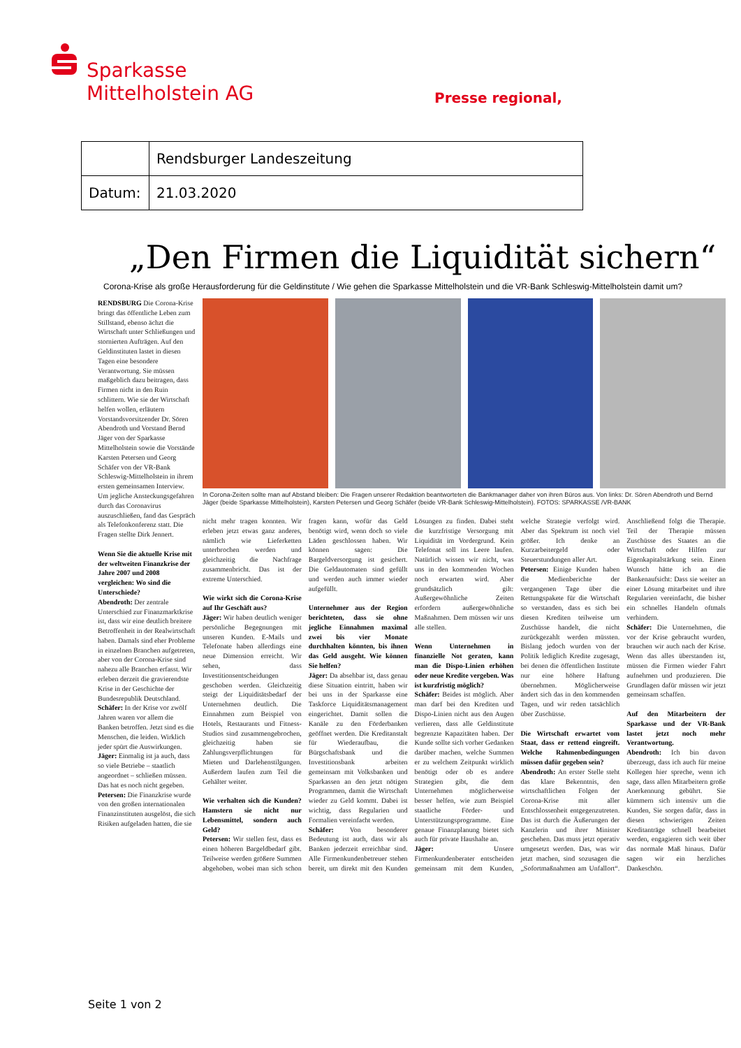Sparkasse
Mittelholstein AG
Presse regional,
| | Rendsburger Landeszeitung |
| Datum: | 21.03.2020 |
„Den Firmen die Liquidität sichern“
Corona-Krise als große Herausforderung für die Geldinstitute / Wie gehen die Sparkasse Mittelholstein und die VR-Bank Schleswig-Mittelholstein damit um?
RENDSBURG Die Corona-Krise bringt das öffentliche Leben zum Stillstand, ebenso ächzt die Wirtschaft unter Schließungen und stornierten Aufträgen. Auf den Geldinstituten lastet in diesen Tagen eine besondere Verantwortung. Sie müssen maßgeblich dazu beitragen, dass Firmen nicht in den Ruin schlittern. Wie sie der Wirtschaft helfen wollen, erläutern Vorstandsvorsitzender Dr. Sören Abendroth und Vorstand Bernd Jäger von der Sparkasse Mittelholstein sowie die Vorstände Karsten Petersen und Georg Schäfer von der VR-Bank Schleswig-Mittelholstein in ihrem ersten gemeinsamen Interview. Um jegliche Ansteckungsgefahren durch das Coronavirus auszuschließen, fand das Gespräch als Telefonkonferenz statt. Die Fragen stellte Dirk Jennert.
Wenn Sie die aktuelle Krise mit der weltweiten Finanzkrise der Jahre 2007 und 2008 vergleichen: Wo sind die Unterschiede?
Abendroth: Der zentrale Unterschied zur Finanzmarktkrise ist, dass wir eine deutlich breitere Betroffenheit in der Realwirtschaft haben. Damals sind eher Probleme in einzelnen Branchen aufgetreten, aber von der Corona-Krise sind nahezu alle Branchen erfasst. Wir erleben derzeit die gravierendste Krise in der Geschichte der Bundesrepublik Deutschland.
Schäfer: In der Krise vor zwölf Jahren waren vor allem die Banken betroffen. Jetzt sind es die Menschen, die leiden. Wirklich jeder spürt die Auswirkungen.
Jäger: Einmalig ist ja auch, dass so viele Betriebe – staatlich angeordnet – schließen müssen. Das hat es noch nicht gegeben.
Petersen: Die Finanzkrise wurde von den großen internationalen Finanzinstituten ausgelöst, die sich Risiken aufgeladen hatten, die sie
In Corona-Zeiten sollte man auf Abstand bleiben: Die Fragen unserer Redaktion beantworteten die Bankmanager daher von ihren Büros aus. Von links: Dr. Sören Abendroth und Bernd Jäger (beide Sparkasse Mittelholstein), Karsten Petersen und Georg Schäfer (beide VR-Bank Schleswig-Mittelholstein). FOTOS: SPARKASSE /VR-BANK
nicht mehr tragen konnten. Wir erleben jetzt etwas ganz anderes, nämlich wie Lieferketten unterbrochen werden und gleichzeitig die Nachfrage zusammenbricht. Das ist der extreme Unterschied.
Wie wirkt sich die Corona-Krise auf Ihr Geschäft aus?
Jäger: Wir haben deutlich weniger persönliche Begegnungen mit unseren Kunden. E-Mails und Telefonate haben allerdings eine neue Dimension erreicht. Wir sehen, dass Investitionsentscheidungen geschoben werden. Gleichzeitig steigt der Liquiditätsbedarf der Unternehmen deutlich. Die Einnahmen zum Beispiel von Hotels, Restaurants und Fitness-Studios sind zusammengebrochen, gleichzeitig haben sie Zahlungsverpflichtungen für Mieten und Darlehenstilgungen. Außerdem laufen zum Teil die Gehälter weiter.
Wie verhalten sich die Kunden? Hamstern sie nicht nur Lebensmittel, sondern auch Geld?
Petersen: Wir stellen fest, dass es einen höheren Bargeldbedarf gibt. Teilweise werden größere Summen abgehoben, wobei man sich schon fragen kann, wofür das Geld benötigt wird, wenn doch so viele Läden geschlossen haben. Wir können sagen: Die Bargeldversorgung ist gesichert. Die Geldautomaten sind gefüllt und werden auch immer wieder aufgefüllt.
Unternehmer aus der Region berichteten, dass sie ohne jegliche Einnahmen maximal zwei bis vier Monate durchhalten könnten, bis ihnen das Geld ausgeht. Wie können Sie helfen?
Jäger: Da absehbar ist, dass genau diese Situation eintritt, haben wir bei uns in der Sparkasse eine Taskforce Liquiditätsmanagement eingerichtet. Damit sollen die Kanäle zu den Förderbanken geöffnet werden. Die Kreditanstalt für Wiederaufbau, die Bürgschaftsbank und die Investitionsbank arbeiten gemeinsam mit Volksbanken und Sparkassen an den jetzt nötigen Programmen, damit die Wirtschaft wieder zu Geld kommt. Dabei ist wichtig, dass Regularien und Formalien vereinfacht werden.
Schäfer: Von besonderer Bedeutung ist auch, dass wir als Banken jederzeit erreichbar sind. Alle Firmenkundenbetreuer stehen bereit, um direkt mit den Kunden Lösungen zu finden. Dabei steht die kurzfristige Versorgung mit Liquidität im Vordergrund. Kein Telefonat soll ins Leere laufen. Natürlich wissen wir nicht, was uns in den kommenden Wochen noch erwarten wird. Aber grundsätzlich gilt: Außergewöhnliche Zeiten erfordern außergewöhnliche Maßnahmen. Dem müssen wir uns alle stellen.
Wenn Unternehmen in finanzielle Not geraten, kann man die Dispo-Linien erhöhen oder neue Kredite vergeben. Was ist kurzfristig möglich?
Schäfer: Beides ist möglich. Aber man darf bei den Krediten und Dispo-Linien nicht aus den Augen verlieren, dass alle Geldinstitute begrenzte Kapazitäten haben. Der Kunde sollte sich vorher Gedanken darüber machen, welche Summen er zu welchem Zeitpunkt wirklich benötigt oder ob es andere Strategien gibt, die dem Unternehmen möglicherweise besser helfen, wie zum Beispiel staatliche Förder- und Unterstützungsprogramme. Eine genaue Finanzplanung bietet sich auch für private Haushalte an.
Jäger: Unsere Firmenkundenberater entscheiden gemeinsam mit dem Kunden, welche Strategie verfolgt wird. Aber das Spektrum ist noch viel größer. Ich denke an Kurzarbeitergeld oder Steuerstundungen aller Art.
Petersen: Einige Kunden haben die Medienberichte der vergangenen Tage über die Rettungspakete für die Wirtschaft so verstanden, dass es sich bei diesen Krediten teilweise um Zuschüsse handelt, die nicht zurückgezahlt werden müssten. Bislang jedoch wurden von der Politik lediglich Kredite zugesagt, bei denen die öffentlichen Institute nur eine höhere Haftung übernehmen. Möglicherweise ändert sich das in den kommenden Tagen, und wir reden tatsächlich über Zuschüsse.
Die Wirtschaft erwartet vom Staat, dass er rettend eingreift. Welche Rahmenbedingungen müssen dafür gegeben sein?
Abendroth: An erster Stelle steht das klare Bekenntnis, den wirtschaftlichen Folgen der Corona-Krise mit aller Entschlossenheit entgegenzutreten. Das ist durch die Äußerungen der Kanzlerin und ihrer Minister geschehen. Das muss jetzt operativ umgesetzt werden. Das, was wir jetzt machen, sind sozusagen die „Sofortmaßnahmen am Unfallort“. Anschließend folgt die Therapie. Teil der Therapie müssen Zuschüsse des Staates an die Wirtschaft oder Hilfen zur Eigenkapitalstärkung sein. Einen Wunsch hätte ich an die Bankenaufsicht: Dass sie weiter an einer Lösung mitarbeitet und ihre Regularien vereinfacht, die bisher ein schnelles Handeln oftmals verhindern.
Schäfer: Die Unternehmen, die vor der Krise gebraucht wurden, brauchen wir auch nach der Krise. Wenn das alles überstanden ist, müssen die Firmen wieder Fahrt aufnehmen und produzieren. Die Grundlagen dafür müssen wir jetzt gemeinsam schaffen.
Auf den Mitarbeitern der Sparkasse und der VR-Bank lastet jetzt noch mehr Verantwortung.
Abendroth: Ich bin davon überzeugt, dass ich auch für meine Kollegen hier spreche, wenn ich sage, dass allen Mitarbeitern große Anerkennung gebührt. Sie kümmern sich intensiv um die Kunden, Sie sorgen dafür, dass in diesen schwierigen Zeiten Kreditanträge schnell bearbeitet werden, engagieren sich weit über das normale Maß hinaus. Dafür sagen wir ein herzliches Dankeschön.
Seite 1 von 2